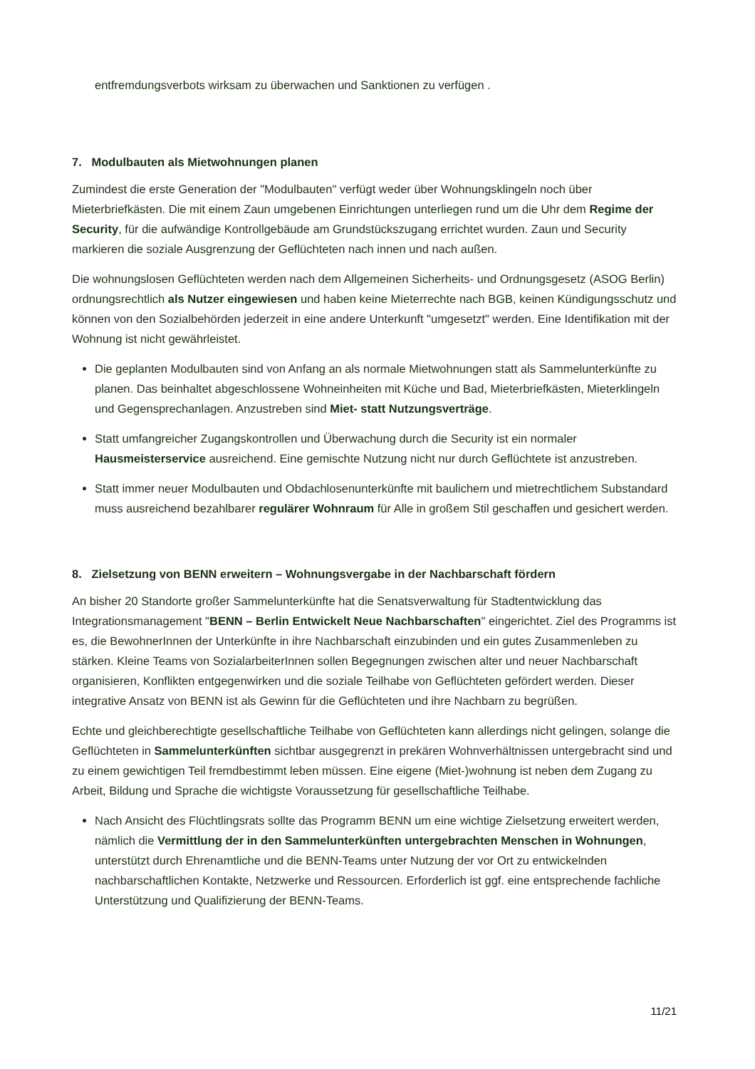entfremdungsverbots wirksam zu überwachen und Sanktionen zu verfügen .
7. Modulbauten als Mietwohnungen planen
Zumindest die erste Generation der "Modulbauten" verfügt weder über Wohnungsklingeln noch über Mieterbriefkästen. Die mit einem Zaun umgebenen Einrichtungen unterliegen rund um die Uhr dem Regime der Security, für die aufwändige Kontrollgebäude am Grundstückszugang errichtet wurden. Zaun und Security markieren die soziale Ausgrenzung der Geflüchteten nach innen und nach außen.
Die wohnungslosen Geflüchteten werden nach dem Allgemeinen Sicherheits- und Ordnungsgesetz (ASOG Berlin) ordnungsrechtlich als Nutzer eingewiesen und haben keine Mieterrechte nach BGB, keinen Kündigungsschutz und können von den Sozialbehörden jederzeit in eine andere Unterkunft "umgesetzt" werden. Eine Identifikation mit der Wohnung ist nicht gewährleistet.
Die geplanten Modulbauten sind von Anfang an als normale Mietwohnungen statt als Sammelunterkünfte zu planen. Das beinhaltet abgeschlossene Wohneinheiten mit Küche und Bad, Mieterbriefkästen, Mieterklingeln und Gegensprechanlagen. Anzustreben sind Miet- statt Nutzungsverträge.
Statt umfangreicher Zugangskontrollen und Überwachung durch die Security ist ein normaler Hausmeisterservice ausreichend. Eine gemischte Nutzung nicht nur durch Geflüchtete ist anzustreben.
Statt immer neuer Modulbauten und Obdachlosenunterkünfte mit baulichem und mietrechtlichem Substandard muss ausreichend bezahlbarer regulärer Wohnraum für Alle in großem Stil geschaffen und gesichert werden.
8. Zielsetzung von BENN erweitern – Wohnungsvergabe in der Nachbarschaft fördern
An bisher 20 Standorte großer Sammelunterkünfte hat die Senatsverwaltung für Stadtentwicklung das Integrationsmanagement "BENN – Berlin Entwickelt Neue Nachbarschaften" eingerichtet. Ziel des Programms ist es, die BewohnerInnen der Unterkünfte in ihre Nachbarschaft einzubinden und ein gutes Zusammenleben zu stärken. Kleine Teams von SozialarbeiterInnen sollen Begegnungen zwischen alter und neuer Nachbarschaft organisieren, Konflikten entgegenwirken und die soziale Teilhabe von Geflüchteten gefördert werden. Dieser integrative Ansatz von BENN ist als Gewinn für die Geflüchteten und ihre Nachbarn zu begrüßen.
Echte und gleichberechtigte gesellschaftliche Teilhabe von Geflüchteten kann allerdings nicht gelingen, solange die Geflüchteten in Sammelunterkünften sichtbar ausgegrenzt in prekären Wohnverhältnissen untergebracht sind und zu einem gewichtigen Teil fremdbestimmt leben müssen. Eine eigene (Miet-)wohnung ist neben dem Zugang zu Arbeit, Bildung und Sprache die wichtigste Voraussetzung für gesellschaftliche Teilhabe.
Nach Ansicht des Flüchtlingsrats sollte das Programm BENN um eine wichtige Zielsetzung erweitert werden, nämlich die Vermittlung der in den Sammelunterkünften untergebrachten Menschen in Wohnungen, unterstützt durch Ehrenamtliche und die BENN-Teams unter Nutzung der vor Ort zu entwickelnden nachbarschaftlichen Kontakte, Netzwerke und Ressourcen. Erforderlich ist ggf. eine entsprechende fachliche Unterstützung und Qualifizierung der BENN-Teams.
11/21